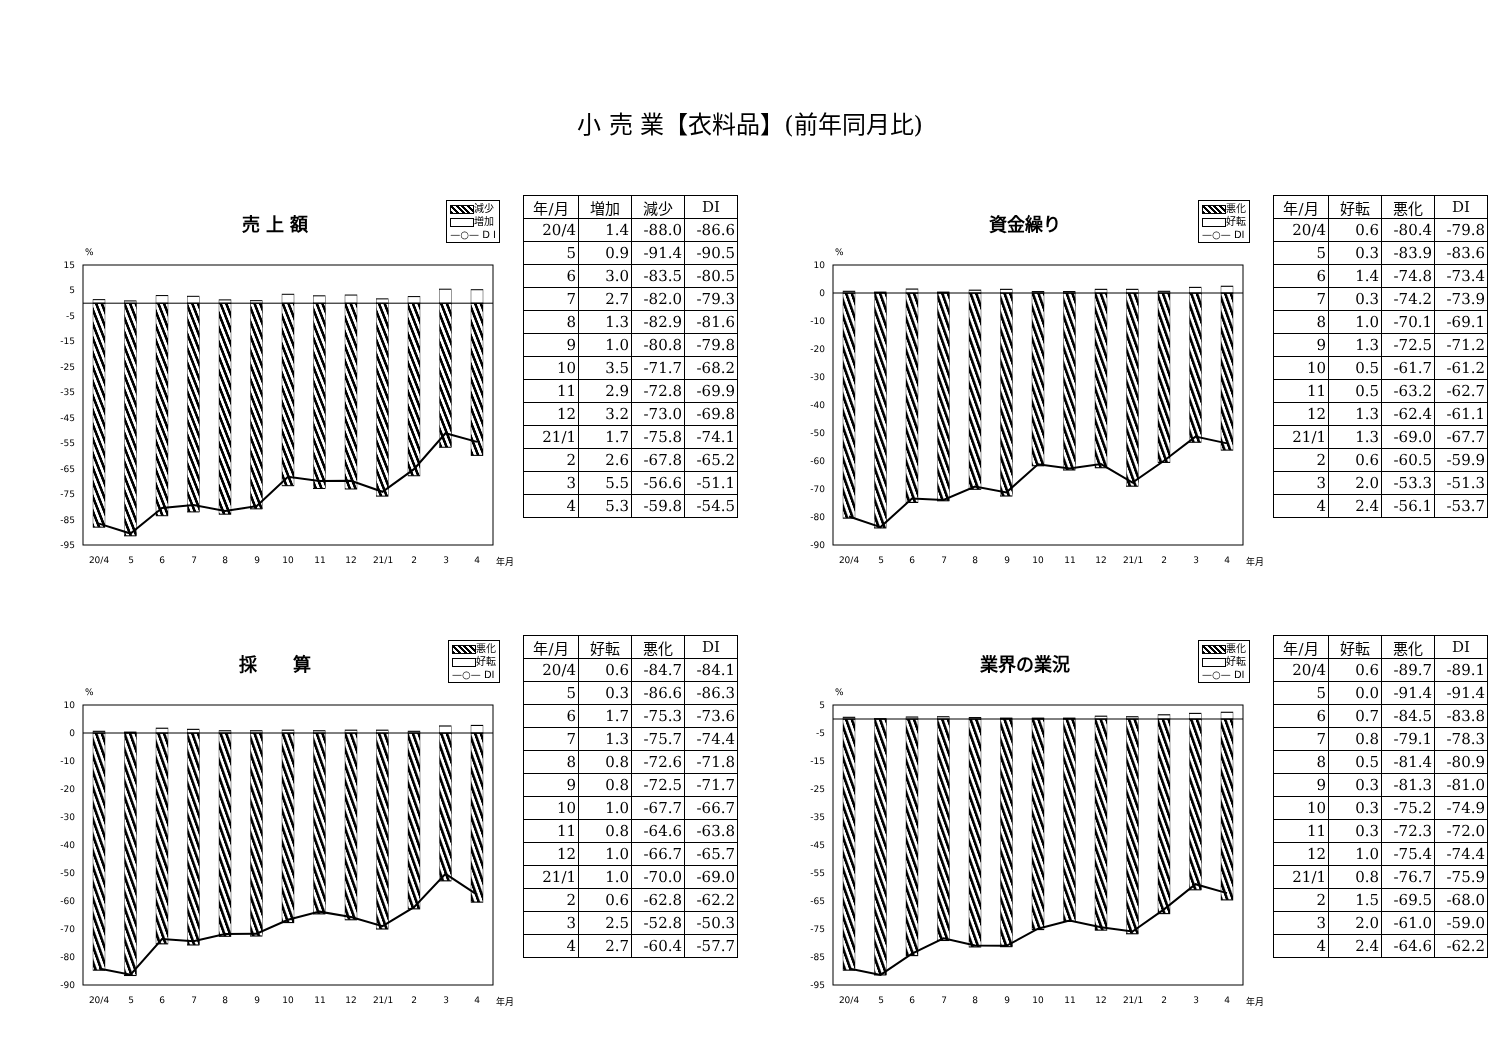小 売 業【衣料品】(前年同月比)
売 上 額
減少
増加
—○— D I
%
15
5
-5
-15
-25
-35
-45
-55
-65
-75
-85
-95
20/4
5
6
7
8
9
10
11
12
21/1
2
3
4
年月
| 年/月 | 増加 | 減少 | DI |
| --- | --- | --- | --- |
| 20/4 | 1.4 | -88.0 | -86.6 |
| 5 | 0.9 | -91.4 | -90.5 |
| 6 | 3.0 | -83.5 | -80.5 |
| 7 | 2.7 | -82.0 | -79.3 |
| 8 | 1.3 | -82.9 | -81.6 |
| 9 | 1.0 | -80.8 | -79.8 |
| 10 | 3.5 | -71.7 | -68.2 |
| 11 | 2.9 | -72.8 | -69.9 |
| 12 | 3.2 | -73.0 | -69.8 |
| 21/1 | 1.7 | -75.8 | -74.1 |
| 2 | 2.6 | -67.8 | -65.2 |
| 3 | 5.5 | -56.6 | -51.1 |
| 4 | 5.3 | -59.8 | -54.5 |
資金繰り
悪化
好転
—○— DI
%
10
0
-10
-20
-30
-40
-50
-60
-70
-80
-90
20/4
5
6
7
8
9
10
11
12
21/1
2
3
4
年月
| 年/月 | 好転 | 悪化 | DI |
| --- | --- | --- | --- |
| 20/4 | 0.6 | -80.4 | -79.8 |
| 5 | 0.3 | -83.9 | -83.6 |
| 6 | 1.4 | -74.8 | -73.4 |
| 7 | 0.3 | -74.2 | -73.9 |
| 8 | 1.0 | -70.1 | -69.1 |
| 9 | 1.3 | -72.5 | -71.2 |
| 10 | 0.5 | -61.7 | -61.2 |
| 11 | 0.5 | -63.2 | -62.7 |
| 12 | 1.3 | -62.4 | -61.1 |
| 21/1 | 1.3 | -69.0 | -67.7 |
| 2 | 0.6 | -60.5 | -59.9 |
| 3 | 2.0 | -53.3 | -51.3 |
| 4 | 2.4 | -56.1 | -53.7 |
採　　算
悪化
好転
—○— DI
%
10
0
-10
-20
-30
-40
-50
-60
-70
-80
-90
20/4
5
6
7
8
9
10
11
12
21/1
2
3
4
年月
| 年/月 | 好転 | 悪化 | DI |
| --- | --- | --- | --- |
| 20/4 | 0.6 | -84.7 | -84.1 |
| 5 | 0.3 | -86.6 | -86.3 |
| 6 | 1.7 | -75.3 | -73.6 |
| 7 | 1.3 | -75.7 | -74.4 |
| 8 | 0.8 | -72.6 | -71.8 |
| 9 | 0.8 | -72.5 | -71.7 |
| 10 | 1.0 | -67.7 | -66.7 |
| 11 | 0.8 | -64.6 | -63.8 |
| 12 | 1.0 | -66.7 | -65.7 |
| 21/1 | 1.0 | -70.0 | -69.0 |
| 2 | 0.6 | -62.8 | -62.2 |
| 3 | 2.5 | -52.8 | -50.3 |
| 4 | 2.7 | -60.4 | -57.7 |
業界の業況
悪化
好転
—○— DI
%
5
-5
-15
-25
-35
-45
-55
-65
-75
-85
-95
20/4
5
6
7
8
9
10
11
12
21/1
2
3
4
年月
| 年/月 | 好転 | 悪化 | DI |
| --- | --- | --- | --- |
| 20/4 | 0.6 | -89.7 | -89.1 |
| 5 | 0.0 | -91.4 | -91.4 |
| 6 | 0.7 | -84.5 | -83.8 |
| 7 | 0.8 | -79.1 | -78.3 |
| 8 | 0.5 | -81.4 | -80.9 |
| 9 | 0.3 | -81.3 | -81.0 |
| 10 | 0.3 | -75.2 | -74.9 |
| 11 | 0.3 | -72.3 | -72.0 |
| 12 | 1.0 | -75.4 | -74.4 |
| 21/1 | 0.8 | -76.7 | -75.9 |
| 2 | 1.5 | -69.5 | -68.0 |
| 3 | 2.0 | -61.0 | -59.0 |
| 4 | 2.4 | -64.6 | -62.2 |